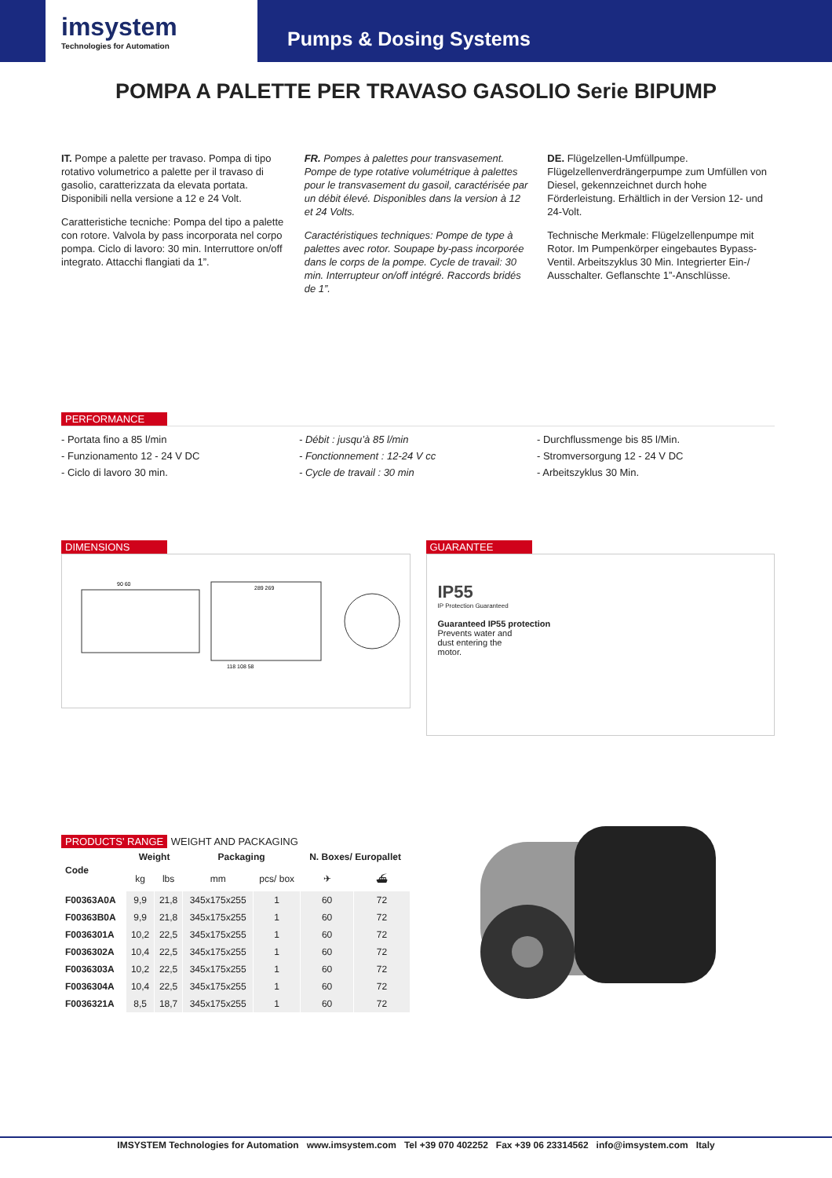imsystem
Technologies for Automation
Pumps & Dosing Systems
POMPA A PALETTE PER TRAVASO GASOLIO Serie BIPUMP
IT. Pompe a palette per travaso. Pompa di tipo rotativo volumetrico a palette per il travaso di gasolio, caratterizzata da elevata portata. Disponibili nella versione a 12 e 24 Volt.
Caratteristiche tecniche: Pompa del tipo a palette con rotore. Valvola by pass incorporata nel corpo pompa. Ciclo di lavoro: 30 min. Interruttore on/off integrato. Attacchi flangiati da 1”.
FR. Pompes à palettes pour transvasement. Pompe de type rotative volumétrique à palettes pour le transvasement du gasoil, caractérisée par un débit élevé. Disponibles dans la version à 12 et 24 Volts.
Caractéristiques techniques: Pompe de type à palettes avec rotor. Soupape by-pass incorporée dans le corps de la pompe. Cycle de travail: 30 min. Interrupteur on/off intégré. Raccords bridés de 1”.
DE. Flügelzellen-Umfüllpumpe. Flügelzellenverdrängerpumpe zum Umfüllen von Diesel, gekennzeichnet durch hohe Förderleistung. Erhältlich in der Version 12- und 24-Volt.
Technische Merkmale: Flügelzellenpumpe mit Rotor. Im Pumpenkörper eingebautes Bypass-Ventil. Arbeitszyklus 30 Min. Integrierter Ein-/ Ausschalter. Geflanschte 1”-Anschlüsse.
PERFORMANCE
- Portata fino a 85 l/min
- Funzionamento 12 - 24 V DC
- Ciclo di lavoro 30 min.
- Débit : jusqu’à 85 l/min
- Fonctionnement : 12-24 V cc
- Cycle de travail : 30 min
- Durchflussmenge bis 85 l/Min.
- Stromversorgung 12 - 24 V DC
- Arbeitszyklus 30 Min.
DIMENSIONS
90 60
289 269
118 108 58
GUARANTEE
IP55
IP Protection Guaranteed
Guaranteed IP55 protection
Prevents water and
dust entering the
motor.
PRODUCTS' RANGE WEIGHT AND PACKAGING
| Code | Weight | | Packaging | | N. Boxes/ Europallet | |
| --- | --- | --- | --- | --- | --- | --- |
| | kg | lbs | mm | pcs/ box | ✈ | ⛴ |
| F00363A0A | 9,9 | 21,8 | 345x175x255 | 1 | 60 | 72 |
| F00363B0A | 9,9 | 21,8 | 345x175x255 | 1 | 60 | 72 |
| F0036301A | 10,2 | 22,5 | 345x175x255 | 1 | 60 | 72 |
| F0036302A | 10,4 | 22,5 | 345x175x255 | 1 | 60 | 72 |
| F0036303A | 10,2 | 22,5 | 345x175x255 | 1 | 60 | 72 |
| F0036304A | 10,4 | 22,5 | 345x175x255 | 1 | 60 | 72 |
| F0036321A | 8,5 | 18,7 | 345x175x255 | 1 | 60 | 72 |
IMSYSTEM Technologies for Automation www.imsystem.com Tel +39 070 402252 Fax +39 06 23314562 info@imsystem.com Italy